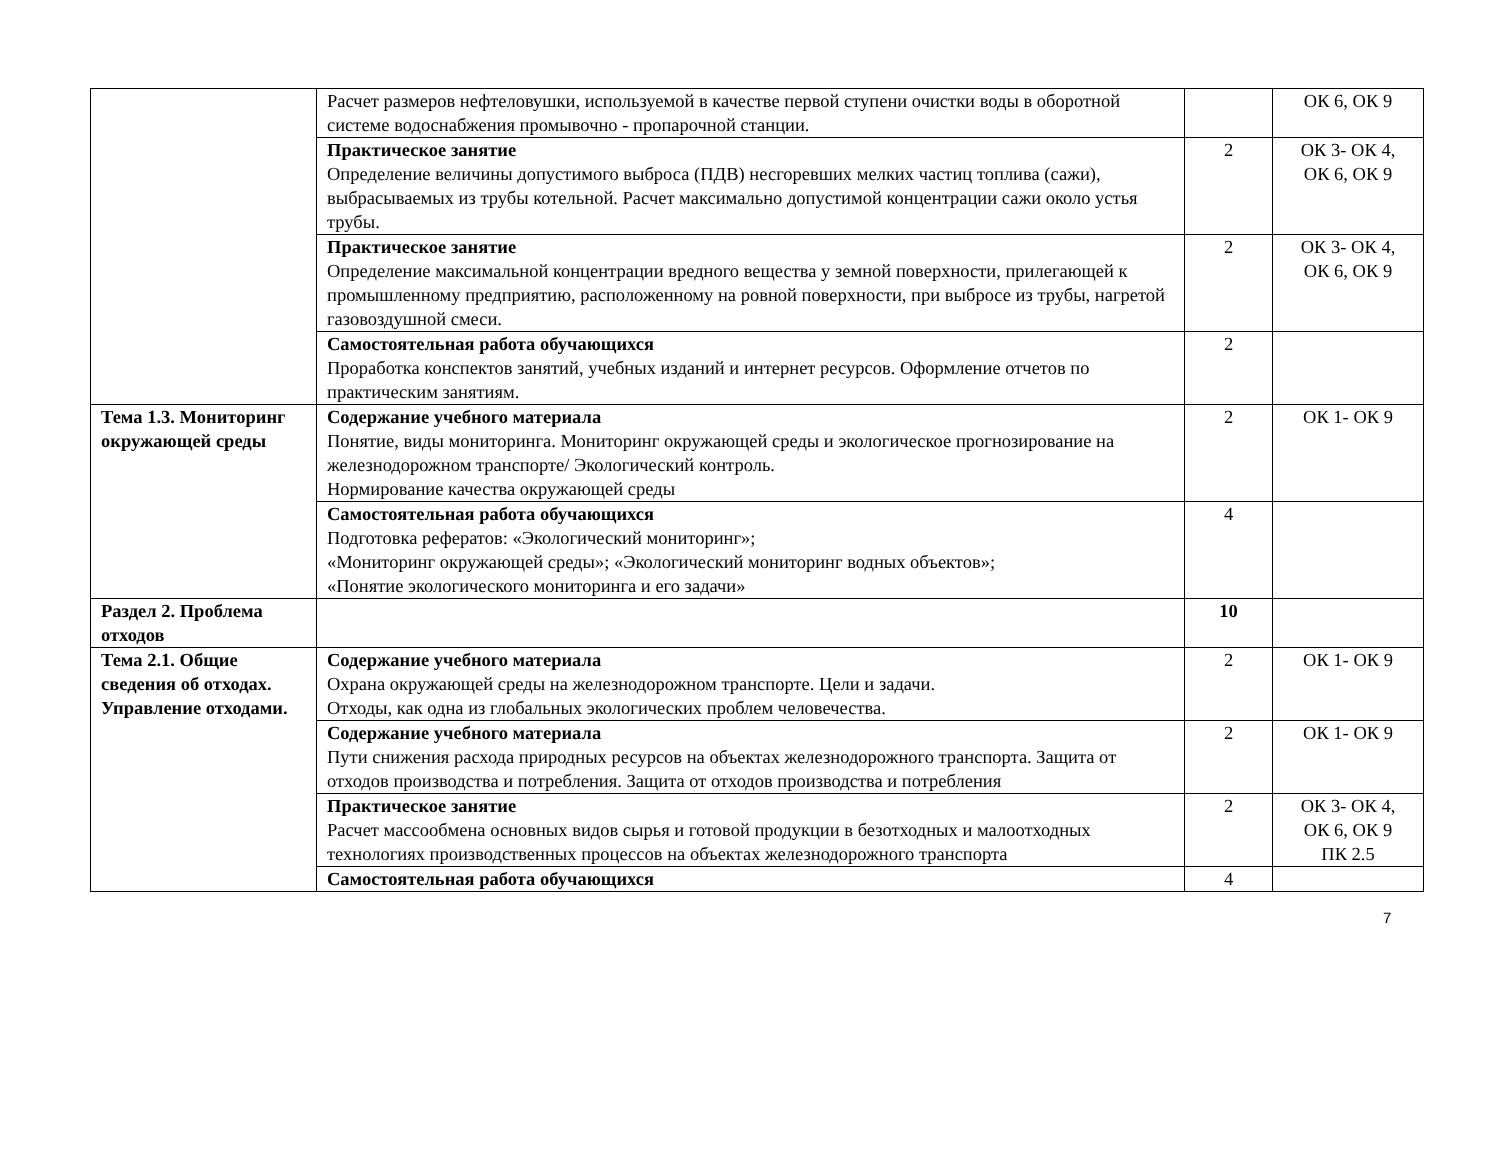| | Расчет размеров нефтеловушки, используемой в качестве первой ступени очистки воды в оборотной системе водоснабжения промывочно - пропарочной станции. | | ОК 6, ОК 9 |
| | Практическое занятие Определение величины допустимого выброса (ПДВ) несгоревших мелких частиц топлива (сажи), выбрасываемых из трубы котельной. Расчет максимально допустимой концентрации сажи около устья трубы. | 2 | ОК 3- ОК 4, ОК 6, ОК 9 |
| | Практическое занятие Определение максимальной концентрации вредного вещества у земной поверхности, прилегающей к промышленному предприятию, расположенному на ровной поверхности, при выбросе из трубы, нагретой газовоздушной смеси. | 2 | ОК 3- ОК 4, ОК 6, ОК 9 |
| | Самостоятельная работа обучающихся Проработка конспектов занятий, учебных изданий и интернет ресурсов. Оформление отчетов по практическим занятиям. | 2 | |
| Тема 1.3. Мониторинг окружающей среды | Содержание учебного материала Понятие, виды мониторинга. Мониторинг окружающей среды и экологическое прогнозирование на железнодорожном транспорте/ Экологический контроль. Нормирование качества окружающей среды | 2 | ОК 1- ОК 9 |
| | Самостоятельная работа обучающихся Подготовка рефератов: «Экологический мониторинг»; «Мониторинг окружающей среды»; «Экологический мониторинг водных объектов»; «Понятие экологического мониторинга и его задачи» | 4 | |
| Раздел 2. Проблема отходов | | 10 | |
| Тема 2.1. Общие сведения об отходах. Управление отходами. | Содержание учебного материала Охрана окружающей среды на железнодорожном транспорте. Цели и задачи. Отходы, как одна из глобальных экологических проблем человечества. | 2 | ОК 1- ОК 9 |
| | Содержание учебного материала Пути снижения расхода природных ресурсов на объектах железнодорожного транспорта. Защита от отходов производства и потребления. Защита от отходов производства и потребления | 2 | ОК 1- ОК 9 |
| | Практическое занятие Расчет массообмена основных видов сырья и готовой продукции в безотходных и малоотходных технологиях производственных процессов на объектах железнодорожного транспорта | 2 | ОК 3- ОК 4, ОК 6, ОК 9 ПК 2.5 |
| | Самостоятельная работа обучающихся | 4 | |
7